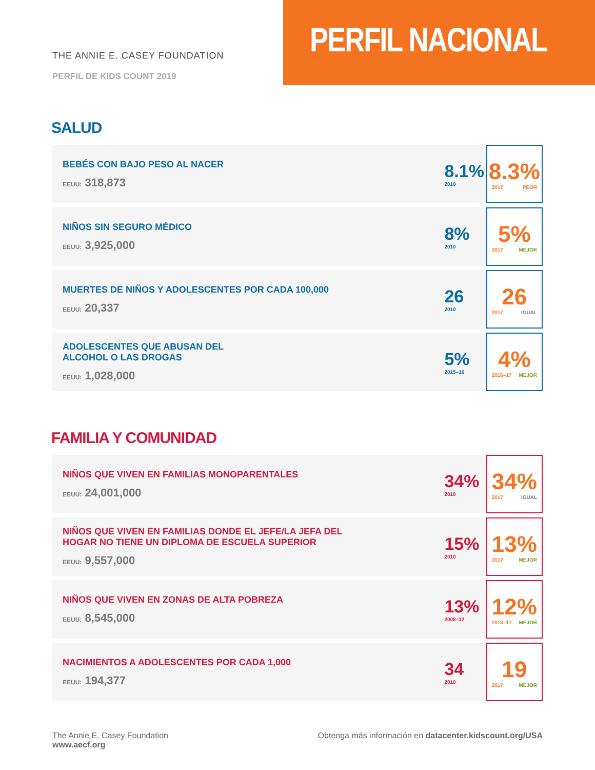THE ANNIE E. CASEY FOUNDATION
PERFIL DE KIDS COUNT 2019
PERFIL NACIONAL
SALUD
| BEBÉS CON BAJO PESO AL NACER EEUU: 318,873 | 8.1% 2010 | 8.3% 2017 PEOR |
| NIÑOS SIN SEGURO MÉDICO EEUU: 3,925,000 | 8% 2010 | 5% 2017 MEJOR |
| MUERTES DE NIÑOS Y ADOLESCENTES POR CADA 100,000 EEUU: 20,337 | 26 2010 | 26 2017 IGUAL |
| ADOLESCENTES QUE ABUSAN DEL ALCOHOL O LAS DROGAS EEUU: 1,028,000 | 5% 2015–16 | 4% 2016–17 MEJOR |
FAMILIA Y COMUNIDAD
| NIÑOS QUE VIVEN EN FAMILIAS MONOPARENTALES EEUU: 24,001,000 | 34% 2010 | 34% 2017 IGUAL |
| NIÑOS QUE VIVEN EN FAMILIAS DONDE EL JEFE/LA JEFA DEL HOGAR NO TIENE UN DIPLOMA DE ESCUELA SUPERIOR EEUU: 9,557,000 | 15% 2010 | 13% 2017 MEJOR |
| NIÑOS QUE VIVEN EN ZONAS DE ALTA POBREZA EEUU: 8,545,000 | 13% 2008–12 | 12% 2013–17 MEJOR |
| NACIMIENTOS A ADOLESCENTES POR CADA 1,000 EEUU: 194,377 | 34 2010 | 19 2017 MEJOR |
The Annie E. Casey Foundation
www.aecf.org
Obtenga más información en datacenter.kidscount.org/USA